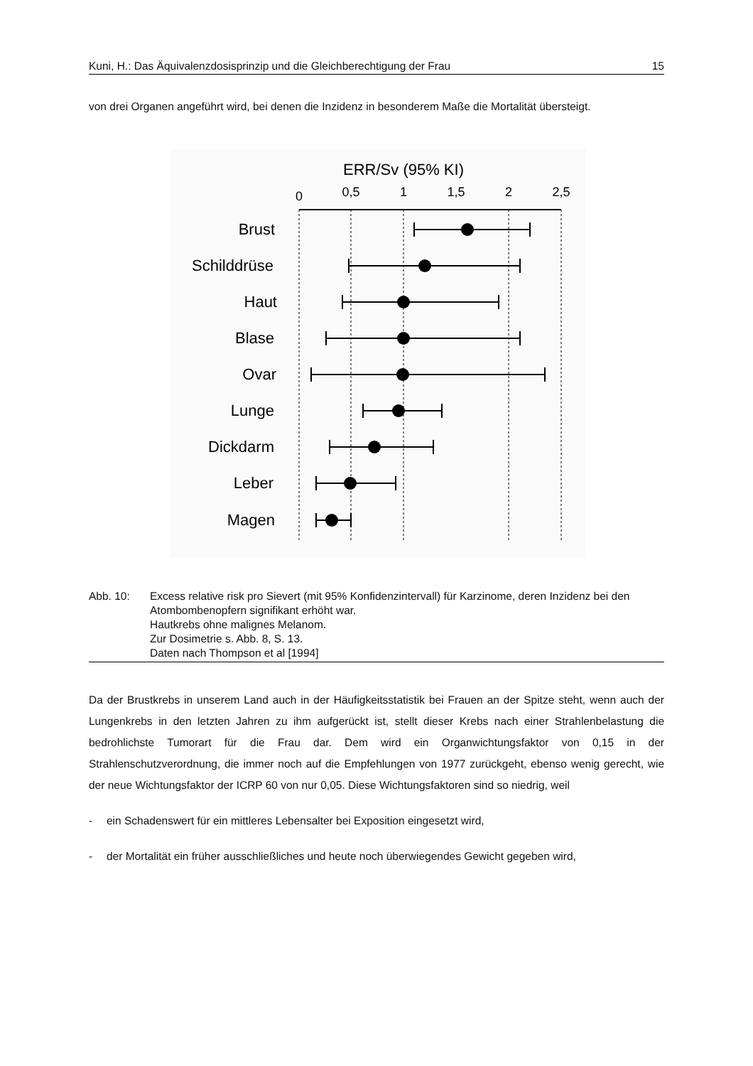Kuni, H.: Das Äquivalenzdosisprinzip und die Gleichberechtigung der Frau 15
von drei Organen angeführt wird, bei denen die Inzidenz in besonderem Maße die Mortalität übersteigt.
ERR/Sv (95% KI)
0
0,5
1
1,5
2
2,5
Brust
Schilddrüse
Haut
Blase
Ovar
Lunge
Dickdarm
Leber
Magen
Abb. 10: Excess relative risk pro Sievert (mit 95% Konfidenzintervall) für Karzinome, deren Inzidenz bei den Atombombenopfern signifikant erhöht war.
Hautkrebs ohne malignes Melanom.
Zur Dosimetrie s. Abb. 8, S. 13.
Daten nach Thompson et al [1994]
Da der Brustkrebs in unserem Land auch in der Häufigkeitsstatistik bei Frauen an der Spitze steht, wenn auch der Lungenkrebs in den letzten Jahren zu ihm aufgerückt ist, stellt dieser Krebs nach einer Strahlenbelastung die bedrohlichste Tumorart für die Frau dar. Dem wird ein Organwichtungsfaktor von 0,15 in der Strahlenschutzverordnung, die immer noch auf die Empfehlungen von 1977 zurückgeht, ebenso wenig gerecht, wie der neue Wichtungsfaktor der ICRP 60 von nur 0,05. Diese Wichtungsfaktoren sind so niedrig, weil
- ein Schadenswert für ein mittleres Lebensalter bei Exposition eingesetzt wird,
- der Mortalität ein früher ausschließliches und heute noch überwiegendes Gewicht gegeben wird,